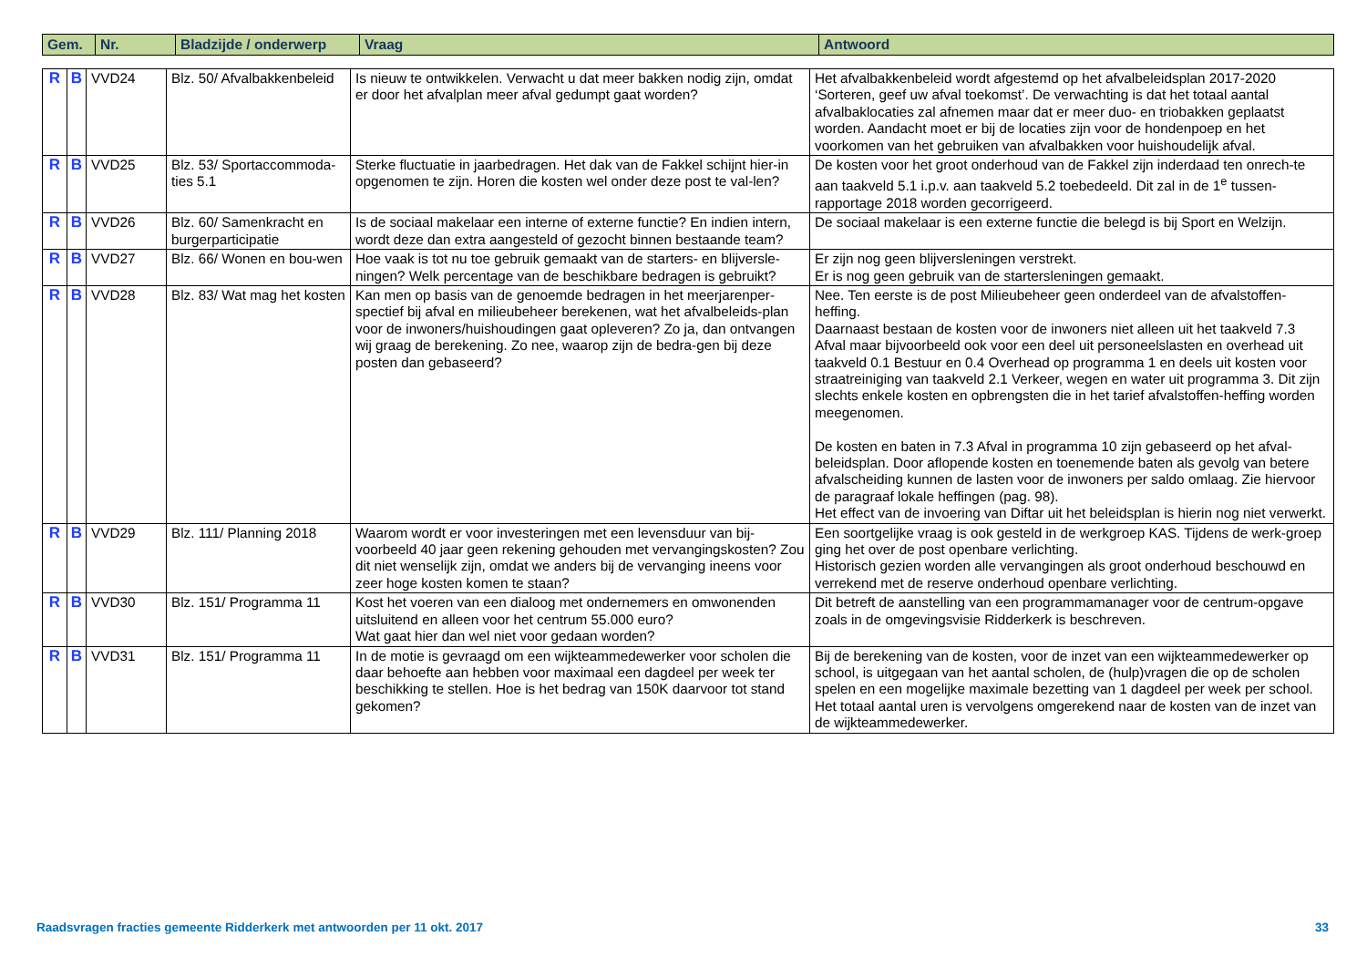| Gem. | Nr. | Bladzijde / onderwerp | Vraag | Antwoord |
| --- | --- | --- | --- | --- |
| R | B | VVD24 | Blz. 50/ Afvalbakkenbeleid | Is nieuw te ontwikkelen. Verwacht u dat meer bakken nodig zijn, omdat er door het afvalplan meer afval gedumpt gaat worden? | Het afvalbakkenbeleid wordt afgestemd op het afvalbeleidsplan 2017-2020 ‘Sorteren, geef uw afval toekomst’. De verwachting is dat het totaal aantal afvalbaklocaties zal afnemen maar dat er meer duo- en triobakken geplaatst worden. Aandacht moet er bij de locaties zijn voor de hondenpoep en het voorkomen van het gebruiken van afvalbakken voor huishoudelijk afval. |
| R | B | VVD25 | Blz. 53/ Sportaccommoda-ties 5.1 | Sterke fluctuatie in jaarbedragen. Het dak van de Fakkel schijnt hier-in opgenomen te zijn. Horen die kosten wel onder deze post te val-len? | De kosten voor het groot onderhoud van de Fakkel zijn inderdaad ten onrech-te aan taakveld 5.1 i.p.v. aan taakveld 5.2 toebedeeld. Dit zal in de 1<sup>e</sup> tussen-rapportage 2018 worden gecorrigeerd. |
| R | B | VVD26 | Blz. 60/ Samenkracht en burgerparticipatie | Is de sociaal makelaar een interne of externe functie? En indien intern, wordt deze dan extra aangesteld of gezocht binnen bestaande team? | De sociaal makelaar is een externe functie die belegd is bij Sport en Welzijn. |
| R | B | VVD27 | Blz. 66/ Wonen en bou-wen | Hoe vaak is tot nu toe gebruik gemaakt van de starters- en blijversle-ningen? Welk percentage van de beschikbare bedragen is gebruikt? | Er zijn nog geen blijversleningen verstrekt. Er is nog geen gebruik van de startersleningen gemaakt. |
| R | B | VVD28 | Blz. 83/ Wat mag het kosten | Kan men op basis van de genoemde bedragen in het meerjarenper-spectief bij afval en milieubeheer berekenen, wat het afvalbeleids-plan voor de inwoners/huishoudingen gaat opleveren? Zo ja, dan ontvangen wij graag de berekening. Zo nee, waarop zijn de bedra-gen bij deze posten dan gebaseerd? | Nee. Ten eerste is de post Milieubeheer geen onderdeel van de afvalstoffen-heffing. Daarnaast bestaan de kosten voor de inwoners niet alleen uit het taakveld 7.3 Afval maar bijvoorbeeld ook voor een deel uit personeelslasten en overhead uit taakveld 0.1 Bestuur en 0.4 Overhead op programma 1 en deels uit kosten voor straatreiniging van taakveld 2.1 Verkeer, wegen en water uit programma 3. Dit zijn slechts enkele kosten en opbrengsten die in het tarief afvalstoffen-heffing worden meegenomen. De kosten en baten in 7.3 Afval in programma 10 zijn gebaseerd op het afval-beleidsplan. Door aflopende kosten en toenemende baten als gevolg van betere afvalscheiding kunnen de lasten voor de inwoners per saldo omlaag. Zie hiervoor de paragraaf lokale heffingen (pag. 98). Het effect van de invoering van Diftar uit het beleidsplan is hierin nog niet verwerkt. |
| R | B | VVD29 | Blz. 111/ Planning 2018 | Waarom wordt er voor investeringen met een levensduur van bij-voorbeeld 40 jaar geen rekening gehouden met vervangingskosten? Zou dit niet wenselijk zijn, omdat we anders bij de vervanging ineens voor zeer hoge kosten komen te staan? | Een soortgelijke vraag is ook gesteld in de werkgroep KAS. Tijdens de werk-groep ging het over de post openbare verlichting. Historisch gezien worden alle vervangingen als groot onderhoud beschouwd en verrekend met de reserve onderhoud openbare verlichting. |
| R | B | VVD30 | Blz. 151/ Programma 11 | Kost het voeren van een dialoog met ondernemers en omwonenden uitsluitend en alleen voor het centrum 55.000 euro? Wat gaat hier dan wel niet voor gedaan worden? | Dit betreft de aanstelling van een programmamanager voor de centrum-opgave zoals in de omgevingsvisie Ridderkerk is beschreven. |
| R | B | VVD31 | Blz. 151/ Programma 11 | In de motie is gevraagd om een wijkteammedewerker voor scholen die daar behoefte aan hebben voor maximaal een dagdeel per week ter beschikking te stellen. Hoe is het bedrag van 150K daarvoor tot stand gekomen? | Bij de berekening van de kosten, voor de inzet van een wijkteammedewerker op school, is uitgegaan van het aantal scholen, de (hulp)vragen die op de scholen spelen en een mogelijke maximale bezetting van 1 dagdeel per week per school. Het totaal aantal uren is vervolgens omgerekend naar de kosten van de inzet van de wijkteammedewerker. |
Raadsvragen fracties gemeente Ridderkerk met antwoorden per 11 okt. 2017 33